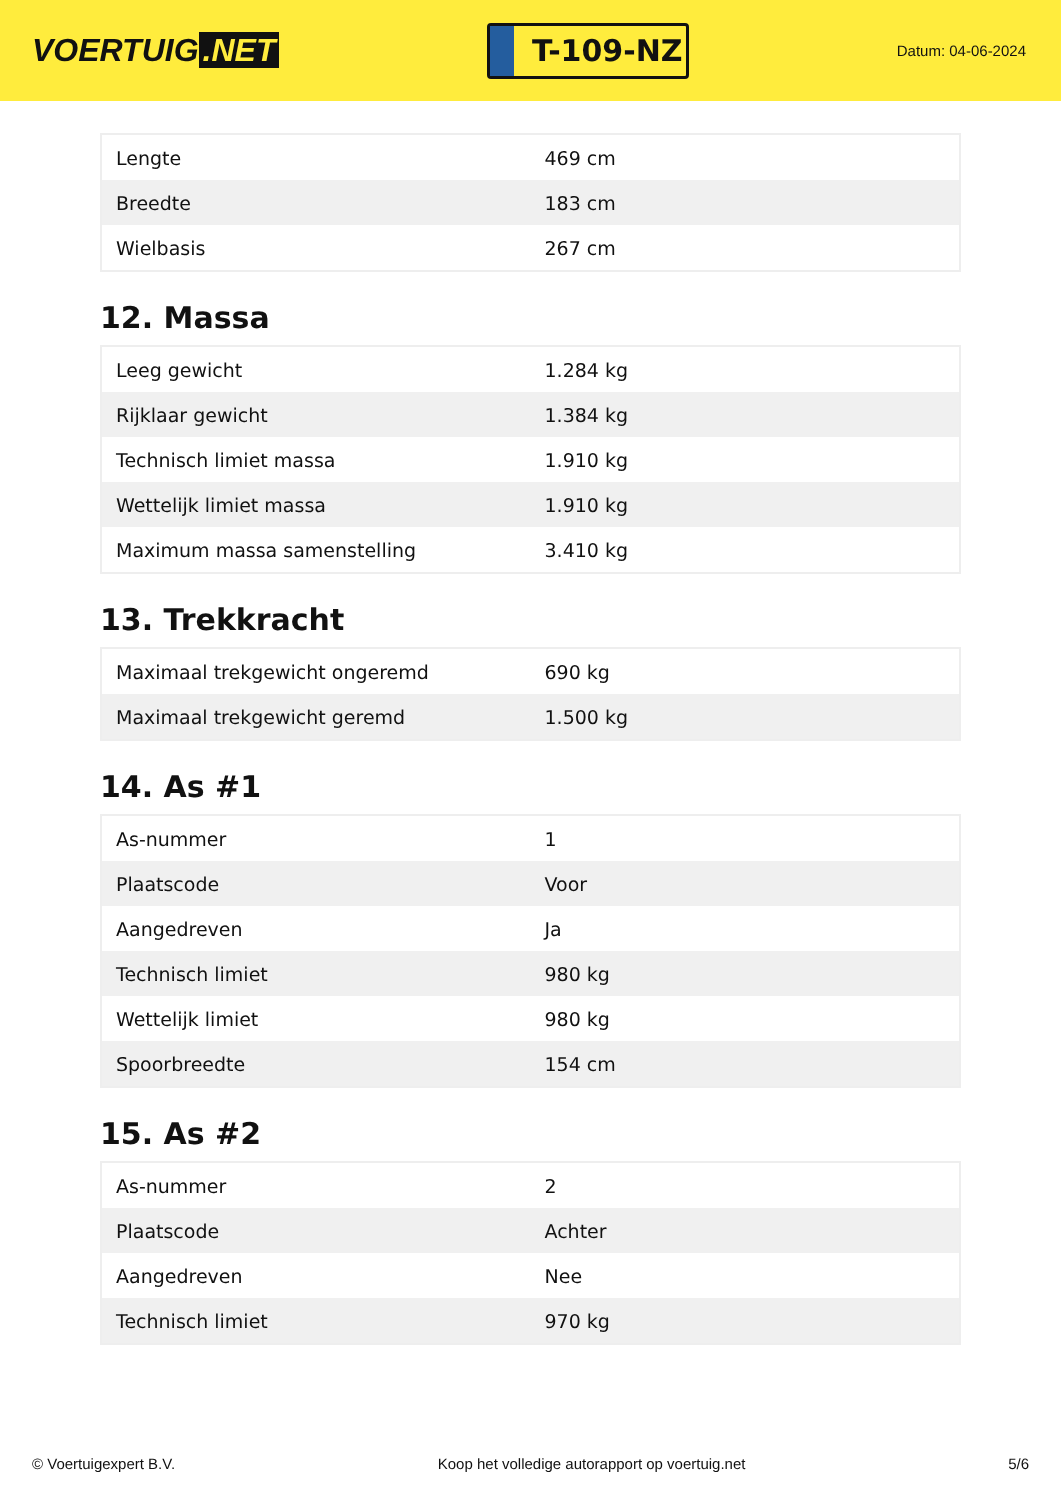VOERTUIG.NET
T-109-NZ
Datum: 04-06-2024
| Lengte | 469 cm |
| Breedte | 183 cm |
| Wielbasis | 267 cm |
12. Massa
| Leeg gewicht | 1.284 kg |
| Rijklaar gewicht | 1.384 kg |
| Technisch limiet massa | 1.910 kg |
| Wettelijk limiet massa | 1.910 kg |
| Maximum massa samenstelling | 3.410 kg |
13. Trekkracht
| Maximaal trekgewicht ongeremd | 690 kg |
| Maximaal trekgewicht geremd | 1.500 kg |
14. As #1
| As-nummer | 1 |
| Plaatscode | Voor |
| Aangedreven | Ja |
| Technisch limiet | 980 kg |
| Wettelijk limiet | 980 kg |
| Spoorbreedte | 154 cm |
15. As #2
| As-nummer | 2 |
| Plaatscode | Achter |
| Aangedreven | Nee |
| Technisch limiet | 970 kg |
© Voertuigexpert B.V. Koop het volledige autorapport op voertuig.net 5/6